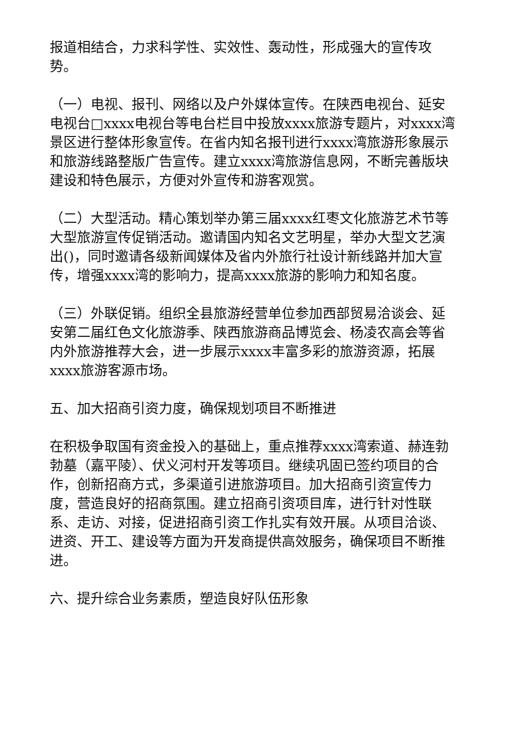报道相结合，力求科学性、实效性、轰动性，形成强大的宣传攻势。
（一）电视、报刊、网络以及户外媒体宣传。在陕西电视台、延安电视台□xxxx电视台等电台栏目中投放xxxx旅游专题片，对xxxx湾景区进行整体形象宣传。在省内知名报刊进行xxxx湾旅游形象展示和旅游线路整版广告宣传。建立xxxx湾旅游信息网，不断完善版块建设和特色展示，方便对外宣传和游客观赏。
（二）大型活动。精心策划举办第三届xxxx红枣文化旅游艺术节等大型旅游宣传促销活动。邀请国内知名文艺明星，举办大型文艺演出()，同时邀请各级新闻媒体及省内外旅行社设计新线路并加大宣传，增强xxxx湾的影响力，提高xxxx旅游的影响力和知名度。
（三）外联促销。组织全县旅游经营单位参加西部贸易洽谈会、延安第二届红色文化旅游季、陕西旅游商品博览会、杨凌农高会等省内外旅游推荐大会，进一步展示xxxx丰富多彩的旅游资源，拓展xxxx旅游客源市场。
五、加大招商引资力度，确保规划项目不断推进
在积极争取国有资金投入的基础上，重点推荐xxxx湾索道、赫连勃勃墓（嘉平陵）、伏义河村开发等项目。继续巩固已签约项目的合作，创新招商方式，多渠道引进旅游项目。加大招商引资宣传力度，营造良好的招商氛围。建立招商引资项目库，进行针对性联系、走访、对接，促进招商引资工作扎实有效开展。从项目洽谈、进资、开工、建设等方面为开发商提供高效服务，确保项目不断推进。
六、提升综合业务素质，塑造良好队伍形象